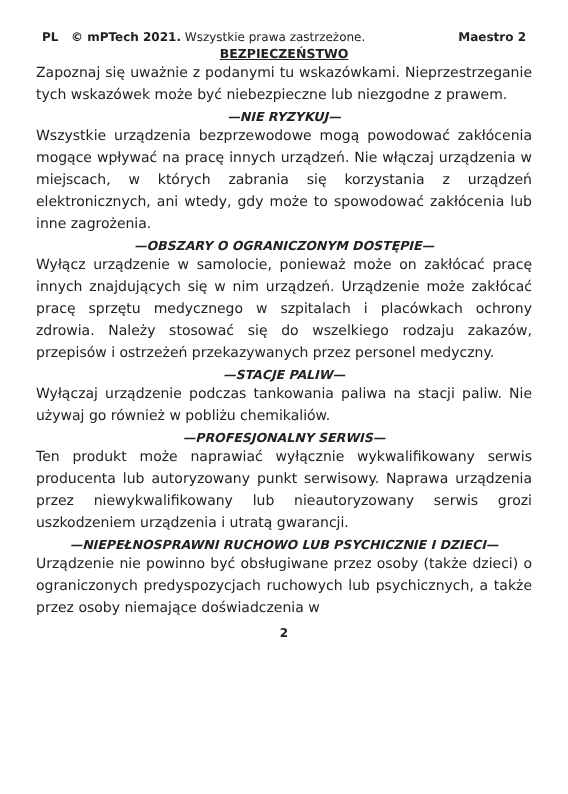PL © mPTech 2021. Wszystkie prawa zastrzeżone. Maestro 2
BEZPIECZEŃSTWO
Zapoznaj się uważnie z podanymi tu wskazówkami. Nieprzestrzeganie tych wskazówek może być niebezpieczne lub niezgodne z prawem.
—NIE RYZYKUJ—
Wszystkie urządzenia bezprzewodowe mogą powodować zakłócenia mogące wpływać na pracę innych urządzeń. Nie włączaj urządzenia w miejscach, w których zabrania się korzystania z urządzeń elektronicznych, ani wtedy, gdy może to spowodować zakłócenia lub inne zagrożenia.
—OBSZARY O OGRANICZONYM DOSTĘPIE—
Wyłącz urządzenie w samolocie, ponieważ może on zakłócać pracę innych znajdujących się w nim urządzeń. Urządzenie może zakłócać pracę sprzętu medycznego w szpitalach i placówkach ochrony zdrowia. Należy stosować się do wszelkiego rodzaju zakazów, przepisów i ostrzeżeń przekazywanych przez personel medyczny.
—STACJE PALIW—
Wyłączaj urządzenie podczas tankowania paliwa na stacji paliw. Nie używaj go również w pobliżu chemikaliów.
—PROFESJONALNY SERWIS—
Ten produkt może naprawiać wyłącznie wykwalifikowany serwis producenta lub autoryzowany punkt serwisowy. Naprawa urządzenia przez niewykwalifikowany lub nieautoryzowany serwis grozi uszkodzeniem urządzenia i utratą gwarancji.
—NIEPEŁNOSPRAWNI RUCHOWO LUB PSYCHICZNIE I DZIECI—
Urządzenie nie powinno być obsługiwane przez osoby (także dzieci) o ograniczonych predyspozycjach ruchowych lub psychicznych, a także przez osoby niemające doświadczenia w
2